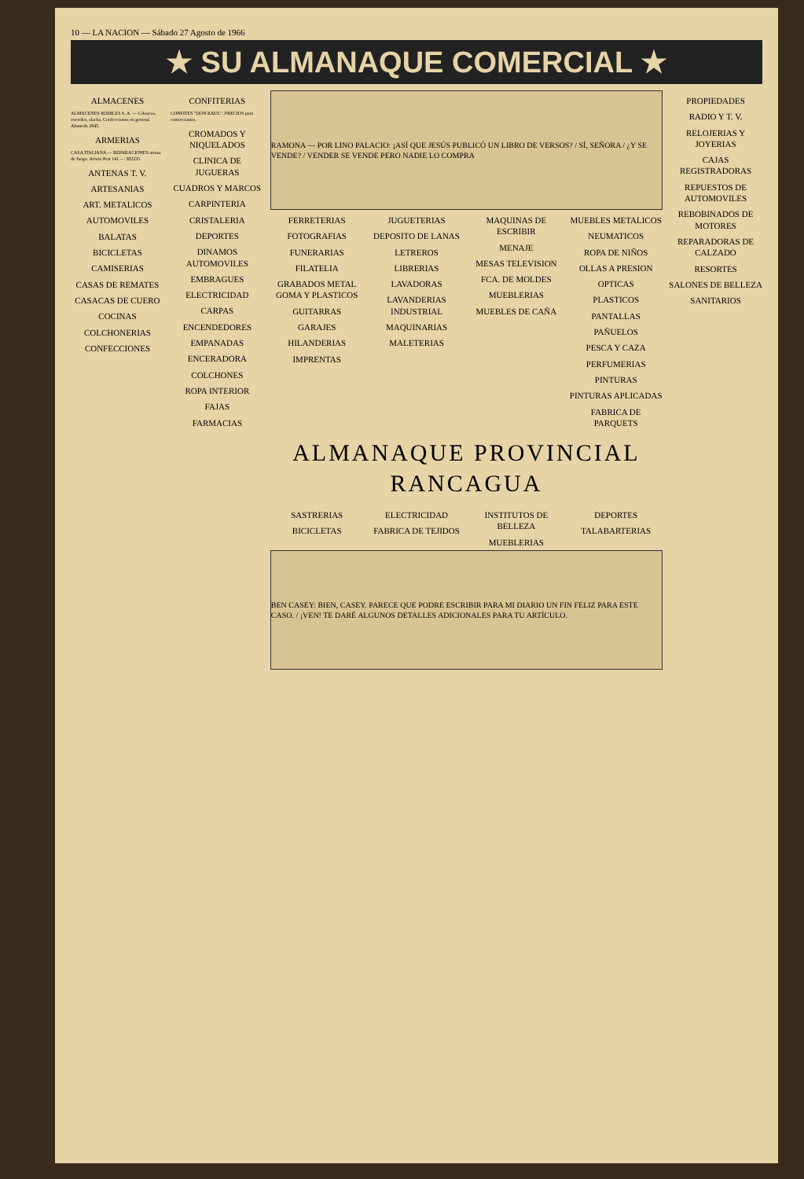10 — LA NACION — Sábado 27 Agosto de 1966
★ SU ALMANAQUE COMERCIAL ★
ALMACENES
ALMACENES RODILES S. A. — CAsacas, overoles, slacks. Confecciones en general. Alameda 2945.
ARMERIAS
CASA ITALIANA — REPARACIONES armas de fuego. Arturo Prat 141 — 382235.
ANTENAS T. V.
ARTESANIAS
ART. METALICOS
AUTOMOVILES
BALATAS
BICICLETAS
CAMISERIAS
CASAS DE REMATES
CASACAS DE CUERO
COCINAS
COLCHONERIAS
CONFECCIONES
CONFITERIAS
CONFITES "DON RAUL". PRECIOS para comerciantes.
CROMADOS Y NIQUELADOS
CLINICA DE JUGUERAS
CUADROS Y MARCOS
CARPINTERIA
CRISTALERIA
DEPORTES
DINAMOS AUTOMOVILES
EMBRAGUES
ELECTRICIDAD
CARPAS
ENCENDEDORES
EMPANADAS
ENCERADORA
COLCHONES
ROPA INTERIOR
FAJAS
FARMACIAS
RAMONA — POR LINO PALACIO: ¡ASÍ QUE JESÚS PUBLICÓ UN LIBRO DE VERSOS? / SÍ, SEÑORA / ¿Y SE VENDE? / VENDER SE VENDE PERO NADIE LO COMPRA
FERRETERIAS
FOTOGRAFIAS
FUNERARIAS
FILATELIA
GRABADOS METAL GOMA Y PLASTICOS
GUITARRAS
GARAJES
HILANDERIAS
IMPRENTAS
JUGUETERIAS
DEPOSITO DE LANAS
LETREROS
LIBRERIAS
LAVADORAS
LAVANDERIAS INDUSTRIAL
MAQUINARIAS
MALETERIAS
MAQUINAS DE ESCRIBIR
MENAJE
MESAS TELEVISION
FCA. DE MOLDES
MUEBLERIAS
MUEBLES DE CAÑA
MUEBLES METALICOS
NEUMATICOS
ROPA DE NIÑOS
OLLAS A PRESION
OPTICAS
PLASTICOS
PANTALLAS
PAÑUELOS
PESCA Y CAZA
PERFUMERIAS
PINTURAS
PINTURAS APLICADAS
FABRICA DE PARQUETS
ALMANAQUE PROVINCIAL
RANCAGUA
SASTRERIAS
BICICLETAS
ELECTRICIDAD
FABRICA DE TEJIDOS
INSTITUTOS DE BELLEZA
MUEBLERIAS
DEPORTES
TALABARTERIAS
BEN CASEY: BIEN, CASEY. PARECE QUE PODRE ESCRIBIR PARA MI DIARIO UN FIN FELIZ PARA ESTE CASO. / ¡VEN! TE DARÉ ALGUNOS DETALLES ADICIONALES PARA TU ARTÍCULO.
PROPIEDADES
RADIO Y T. V.
RELOJERIAS Y JOYERIAS
CAJAS REGISTRADORAS
REPUESTOS DE AUTOMOVILES
REBOBINADOS DE MOTORES
REPARADORAS DE CALZADO
RESORTES
SALONES DE BELLEZA
SANITARIOS